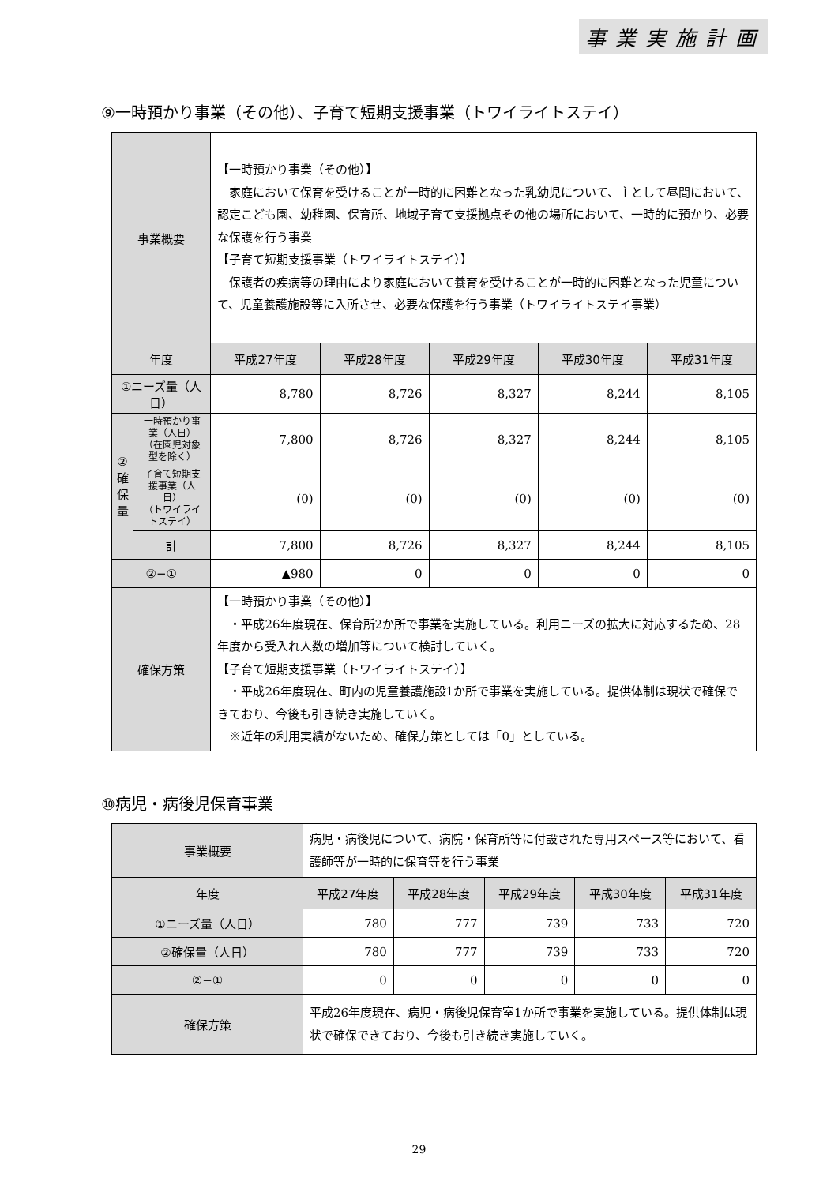事業実施計画
⑨一時預かり事業（その他）、子育て短期支援事業（トワイライトステイ）
| 事業概要 | | 【一時預かり事業（その他）】 家庭において保育を受けることが一時的に困難となった乳幼児について、主として昼間において、認定こども園、幼稚園、保育所、地域子育て支援拠点その他の場所において、一時的に預かり、必要な保護を行う事業 【子育て短期支援事業（トワイライトステイ）】 保護者の疾病等の理由により家庭において養育を受けることが一時的に困難となった児童について、児童養護施設等に入所させ、必要な保護を行う事業（トワイライトステイ事業） | | | | |
| 年度 | | 平成27年度 | 平成28年度 | 平成29年度 | 平成30年度 | 平成31年度 |
| ①ニーズ量（人日） | | 8,780 | 8,726 | 8,327 | 8,244 | 8,105 |
| ② 確 保 量 | 一時預かり事業（人日） （在園児対象型を除く） | 7,800 | 8,726 | 8,327 | 8,244 | 8,105 |
| | 子育て短期支援事業（人日） （トワイライトステイ） | (0) | (0) | (0) | (0) | (0) |
| | 計 | 7,800 | 8,726 | 8,327 | 8,244 | 8,105 |
| ②−① | | ▲980 | 0 | 0 | 0 | 0 |
| 確保方策 | | 【一時預かり事業（その他）】 ・平成26年度現在、保育所2か所で事業を実施している。利用ニーズの拡大に対応するため、28年度から受入れ人数の増加等について検討していく。 【子育て短期支援事業（トワイライトステイ）】 ・平成26年度現在、町内の児童養護施設1か所で事業を実施している。提供体制は現状で確保できており、今後も引き続き実施していく。 ※近年の利用実績がないため、確保方策としては「0」としている。 | | | | |
⑩病児・病後児保育事業
| 事業概要 | 病児・病後児について、病院・保育所等に付設された専用スペース等において、看護師等が一時的に保育等を行う事業 | | | | |
| 年度 | 平成27年度 | 平成28年度 | 平成29年度 | 平成30年度 | 平成31年度 |
| ①ニーズ量（人日） | 780 | 777 | 739 | 733 | 720 |
| ②確保量（人日） | 780 | 777 | 739 | 733 | 720 |
| ②−① | 0 | 0 | 0 | 0 | 0 |
| 確保方策 | 平成26年度現在、病児・病後児保育室1か所で事業を実施している。提供体制は現状で確保できており、今後も引き続き実施していく。 | | | | |
29